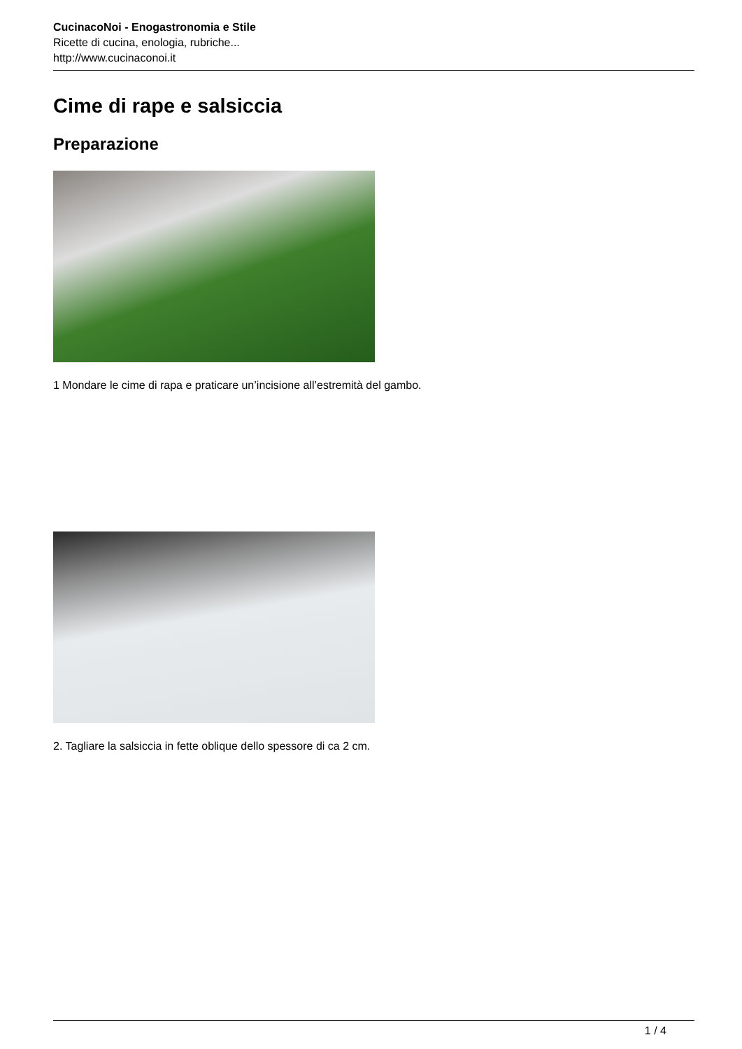CucinacoNoi - Enogastronomia e Stile
Ricette di cucina, enologia, rubriche...
http://www.cucinaconoi.it
Cime di rape e salsiccia
Preparazione
1 Mondare le cime di rapa e praticare un’incisione all’estremità del gambo.
2. Tagliare la salsiccia in fette oblique dello spessore di ca 2 cm.
1 / 4